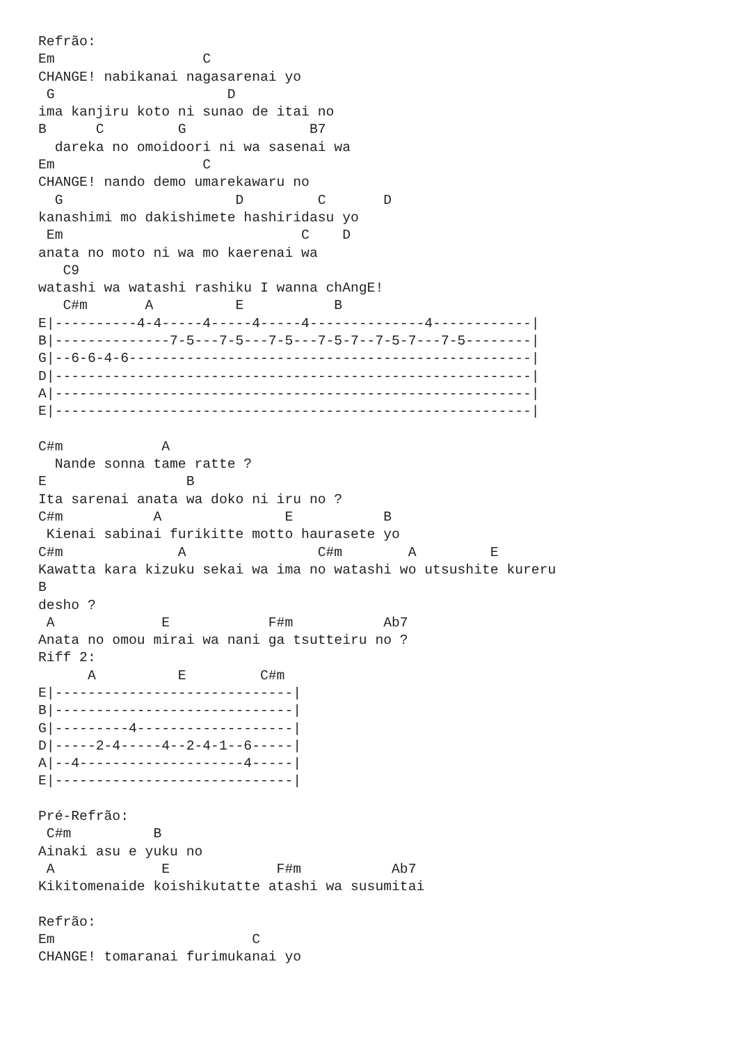Refrão:
Em                  C
CHANGE! nabikanai nagasarenai yo
 G                     D
ima kanjiru koto ni sunao de itai no
B      C         G               B7
  dareka no omoidoori ni wa sasenai wa
Em                  C
CHANGE! nando demo umarekawaru no
  G                     D         C       D
kanashimi mo dakishimete hashiridasu yo
 Em                             C    D
anata no moto ni wa mo kaerenai wa
   C9
watashi wa watashi rashiku I wanna chAngE!
   C#m       A          E           B
E|----------4-4-----4-----4-----4--------------4------------|
B|--------------7-5---7-5---7-5---7-5-7--7-5-7---7-5--------|
G|--6-6-4-6-------------------------------------------------|
D|----------------------------------------------------------|
A|----------------------------------------------------------|
E|----------------------------------------------------------|

C#m            A
  Nande sonna tame ratte ?
E                 B
Ita sarenai anata wa doko ni iru no ?
C#m           A               E           B
 Kienai sabinai furikitte motto haurasete yo
C#m              A                C#m        A         E
Kawatta kara kizuku sekai wa ima no watashi wo utsushite kureru
B
desho ?
 A             E            F#m           Ab7
Anata no omou mirai wa nani ga tsutteiru no ?
Riff 2:
      A          E         C#m
E|-----------------------------|
B|-----------------------------|
G|---------4-------------------|
D|-----2-4-----4--2-4-1--6-----|
A|--4--------------------4-----|
E|-----------------------------|

Pré-Refrão:
 C#m          B
Ainaki asu e yuku no
 A             E             F#m           Ab7
Kikitomenaide koishikutatte atashi wa susumitai

Refrão:
Em                        C
CHANGE! tomaranai furimukanai yo